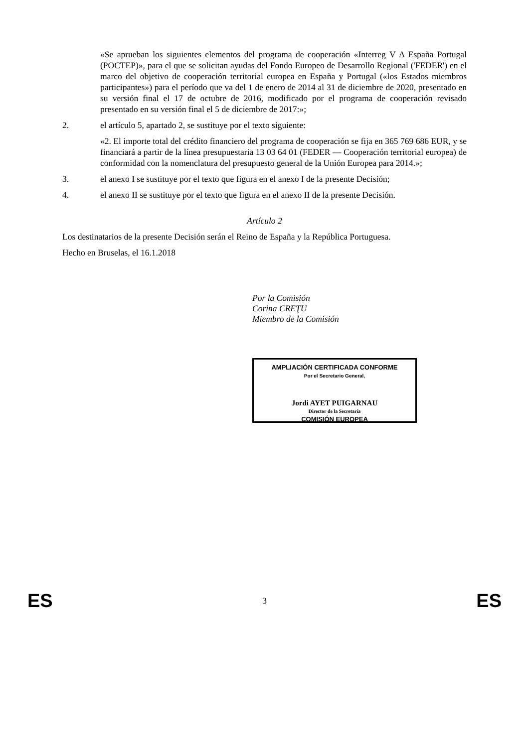«Se aprueban los siguientes elementos del programa de cooperación «Interreg V A España Portugal (POCTEP)», para el que se solicitan ayudas del Fondo Europeo de Desarrollo Regional ('FEDER') en el marco del objetivo de cooperación territorial europea en España y Portugal («los Estados miembros participantes») para el período que va del 1 de enero de 2014 al 31 de diciembre de 2020, presentado en su versión final el 17 de octubre de 2016, modificado por el programa de cooperación revisado presentado en su versión final el 5 de diciembre de 2017:»;
2. el artículo 5, apartado 2, se sustituye por el texto siguiente:
«2. El importe total del crédito financiero del programa de cooperación se fija en 365 769 686 EUR, y se financiará a partir de la línea presupuestaria 13 03 64 01 (FEDER — Cooperación territorial europea) de conformidad con la nomenclatura del presupuesto general de la Unión Europea para 2014.»;
3. el anexo I se sustituye por el texto que figura en el anexo I de la presente Decisión;
4. el anexo II se sustituye por el texto que figura en el anexo II de la presente Decisión.
Artículo 2
Los destinatarios de la presente Decisión serán el Reino de España y la República Portuguesa.
Hecho en Bruselas, el 16.1.2018
Por la Comisión
Corina CREŢU
Miembro de la Comisión
AMPLIACIÓN CERTIFICADA CONFORME
Por el Secretario General,
Jordi AYET PUIGARNAU
Director de la Secretaría
COMISIÓN EUROPEA
ES 3 ES